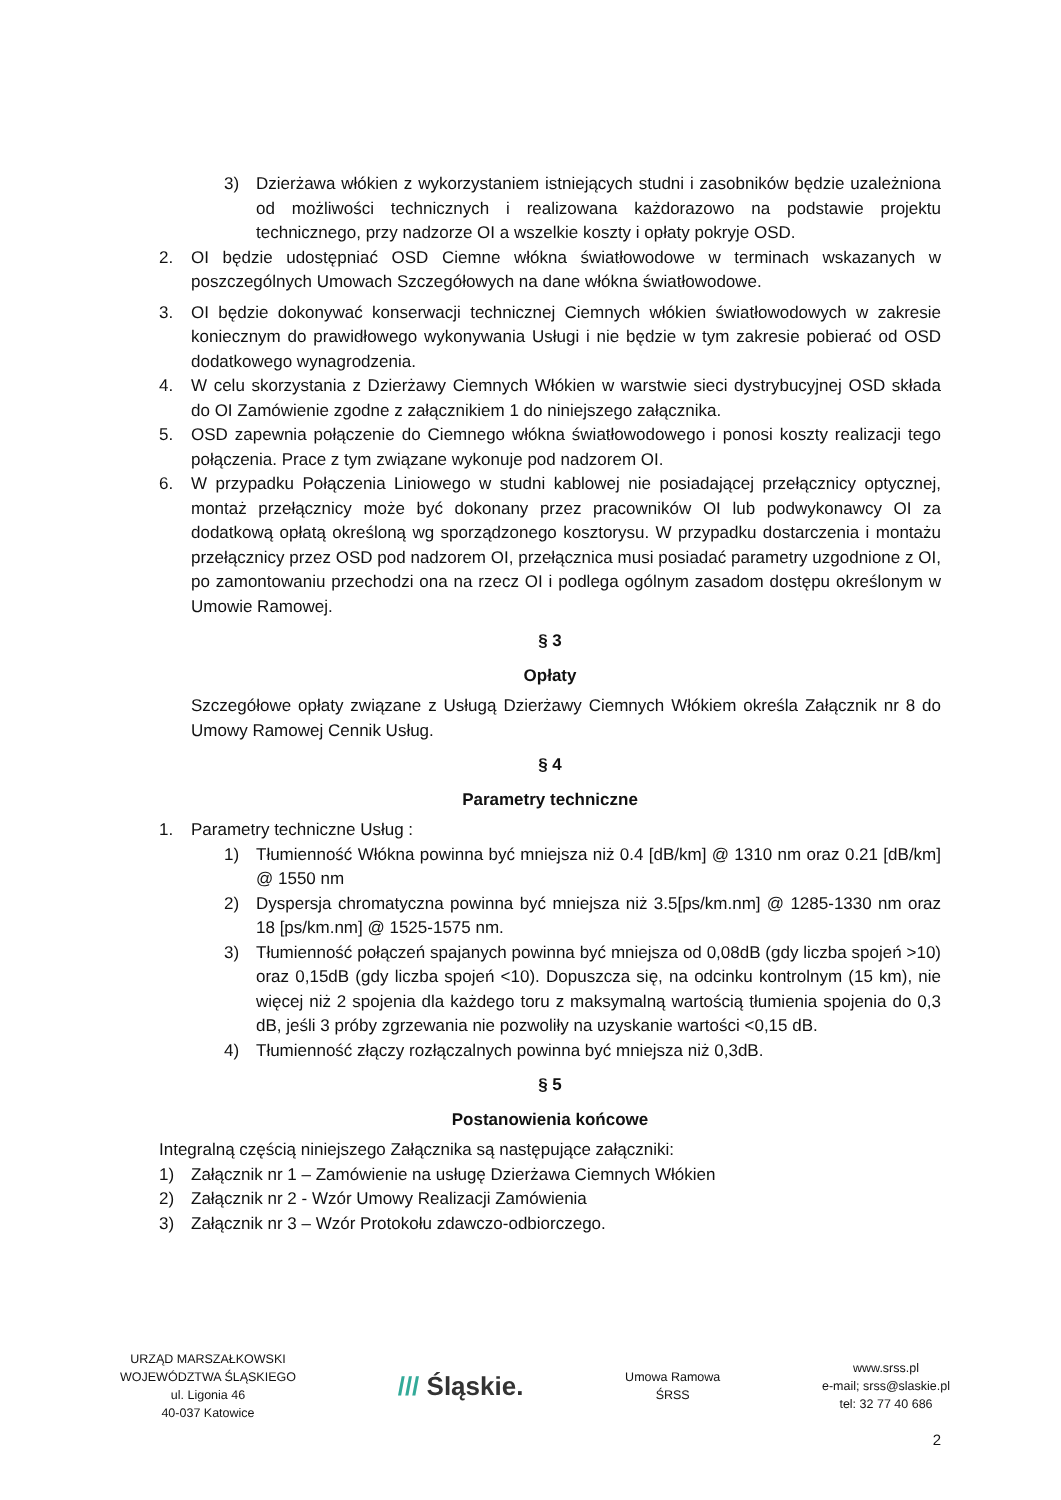3) Dzierżawa włókien z wykorzystaniem istniejących studni i zasobników będzie uzależniona od możliwości technicznych i realizowana każdorazowo na podstawie projektu technicznego, przy nadzorze OI a wszelkie koszty i opłaty pokryje OSD.
2. OI będzie udostępniać OSD Ciemne włókna światłowodowe w terminach wskazanych w poszczególnych Umowach Szczegółowych na dane włókna światłowodowe.
3. OI będzie dokonywać konserwacji technicznej Ciemnych włókien światłowodowych w zakresie koniecznym do prawidłowego wykonywania Usługi i nie będzie w tym zakresie pobierać od OSD dodatkowego wynagrodzenia.
4. W celu skorzystania z Dzierżawy Ciemnych Włókien w warstwie sieci dystrybucyjnej OSD składa do OI Zamówienie zgodne z załącznikiem 1 do niniejszego załącznika.
5. OSD zapewnia połączenie do Ciemnego włókna światłowodowego i ponosi koszty realizacji tego połączenia. Prace z tym związane wykonuje pod nadzorem OI.
6. W przypadku Połączenia Liniowego w studni kablowej nie posiadającej przełącznicy optycznej, montaż przełącznicy może być dokonany przez pracowników OI lub podwykonawcy OI za dodatkową opłatą określoną wg sporządzonego kosztorysu. W przypadku dostarczenia i montażu przełącznicy przez OSD pod nadzorem OI, przełącznica musi posiadać parametry uzgodnione z OI, po zamontowaniu przechodzi ona na rzecz OI i podlega ogólnym zasadom dostępu określonym w Umowie Ramowej.
§ 3
Opłaty
Szczegółowe opłaty związane z Usługą Dzierżawy Ciemnych Włókiem określa Załącznik nr 8 do Umowy Ramowej Cennik Usług.
§ 4
Parametry techniczne
1. Parametry techniczne Usług :
1) Tłumienność Włókna powinna być mniejsza niż 0.4 [dB/km] @ 1310 nm oraz 0.21 [dB/km] @ 1550 nm
2) Dyspersja chromatyczna powinna być mniejsza niż 3.5[ps/km.nm] @ 1285-1330 nm oraz 18 [ps/km.nm] @ 1525-1575 nm.
3) Tłumienność połączeń spajanych powinna być mniejsza od 0,08dB (gdy liczba spojeń >10) oraz 0,15dB (gdy liczba spojeń <10). Dopuszcza się, na odcinku kontrolnym (15 km), nie więcej niż 2 spojenia dla każdego toru z maksymalną wartością tłumienia spojenia do 0,3 dB, jeśli 3 próby zgrzewania nie pozwoliły na uzyskanie wartości <0,15 dB.
4) Tłumienność złączy rozłączalnych powinna być mniejsza niż 0,3dB.
§ 5
Postanowienia końcowe
Integralną częścią niniejszego Załącznika są następujące załączniki:
1) Załącznik nr 1 – Zamówienie na usługę Dzierżawa Ciemnych Włókien
2) Załącznik nr 2 - Wzór Umowy Realizacji Zamówienia
3) Załącznik nr 3 – Wzór Protokołu zdawczo-odbiorczego.
URZĄD MARSZAŁKOWSKI
WOJEWÓDZTWA ŚLĄSKIEGO
ul. Ligonia 46
40-037 Katowice
/// Śląskie.
Umowa Ramowa
ŚRSS
www.srss.pl
e-mail; srss@slaskie.pl
tel: 32 77 40 686
2